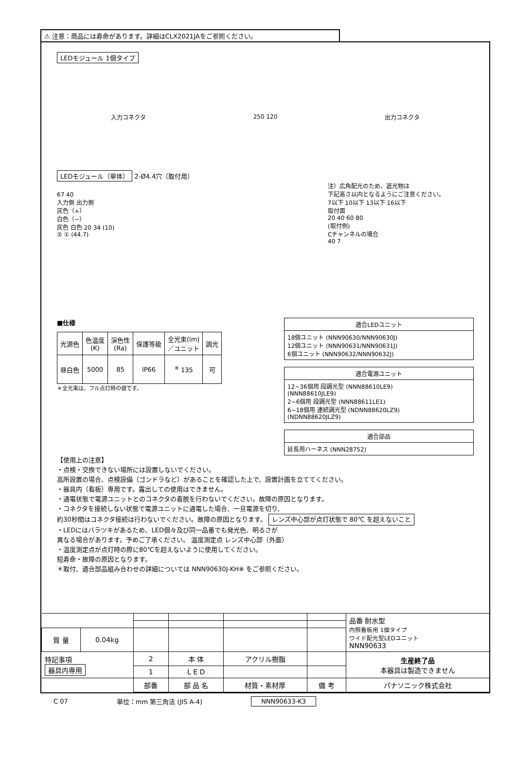⚠ 注意：商品には寿命があります。詳細はCLX2021JAをご参照ください。
LEDモジュール 1個タイプ
入力コネクタ 250 120 出力コネクタ
LEDモジュール（単体） 2-Ø4.4穴（取付用）
67 40
入力側 出力側
灰色（+）
白色（−）
灰色 白色 20 34 (10)
② ① (44.7)
注）広角配光のため、遮光物は
下記高さ以内となるようにご注意ください。
7以下 10以下 13以下 16以下
取付面
20 40 60 80
(取付例)
Cチャンネルの場合
40 7
■仕様
| 光源色 | 色温度 (K) | 演色性 (Ra) | 保護等級 | 全光束(lm) ／ユニット | 調光 |
| --- | --- | --- | --- | --- | --- |
| 昼白色 | 5000 | 85 | IP66 | <sup>※</sup> 135 | 可 |
＊全光束は、フル点灯時の値です。
| 適合LEDユニット |
| --- |
| 18個ユニット (NNN90630/NNN90630J) 12個ユニット (NNN90631/NNN90631J) 6個ユニット (NNN90632/NNN90632J) |
| 適合電源ユニット |
| --- |
| 12~36個用 段調光型 (NNN88610LE9) (NNN88610JLE9) 2~6個用 段調光型 (NNN88611LE1) 6~18個用 連続調光型 (NDNN88620LZ9) (NDNN88620JLZ9) |
| 適合部品 |
| --- |
| 延長用ハーネス (NNN28752) |
【使用上の注意】
・点検・交換できない場所には設置しないでください。
高所設置の場合、点検設備（ゴンドラなど）があることを確認した上で、設置計画を立ててください。
・器具内（看板）専用です。露出しての使用はできません。
・通電状態で電源ユニットとのコネクタの着脱を行わないでください。故障の原因となります。
・コネクタを接続しない状態で電源ユニットに通電した場合、一旦電源を切り、
約30秒間はコネクタ接続は行わないでください。故障の原因となります。 レンズ中心部が点灯状態で 80℃ を超えないこと
・LEDにはバラツキがあるため、LED個々及び同一品番でも発光色、明るさが
異なる場合があります。予めご了承ください。 温度測定点 レンズ中心部（外面）
・温度測定点が点灯時の際に80℃を超えないように使用してください。
短寿命・故障の原因となります。
＊取付、適合部品組み合わせの詳細については NNN90630J-KH※ をご参照ください。
| | | | | | | 品番 耐水型 内照看板用 1個タイプ ワイド配光型LEDユニット NNN90633 |
| 質 量 | 0.04kg | | | | | |
| 特記事項 器具内専用 | | 2 | 本 体 | アクリル樹脂 | | 生産終了品 本器具は製造できません |
| | | 1 | L E D | | | |
| | | 部番 | 部 品 名 | 材質・素材厚 | 備 考 | パナソニック株式会社 |
C 07 単位：mm 第三角法 (JIS A-4) NNN90633-K3